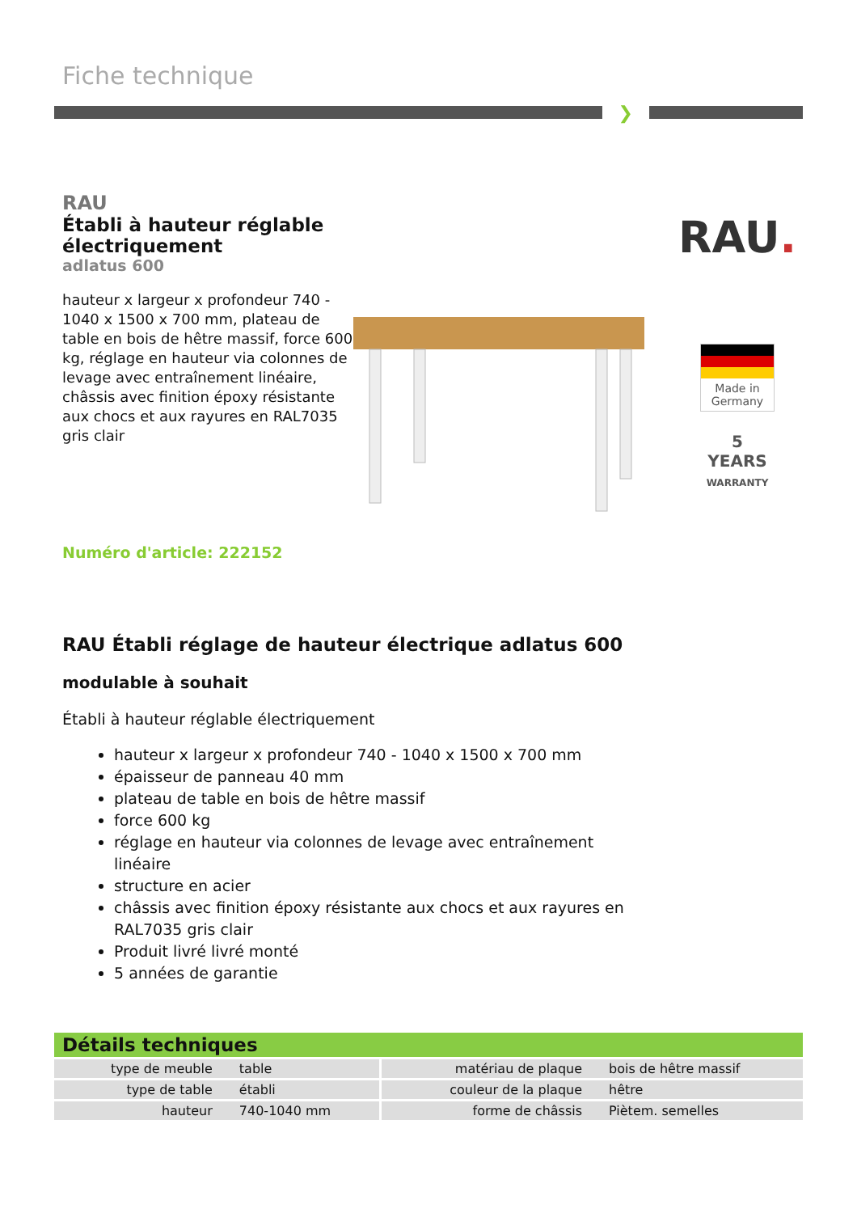Fiche technique
❯
RAU
Établi à hauteur réglable électriquement
adlatus 600
hauteur x largeur x profondeur 740 - 1040 x 1500 x 700 mm, plateau de table en bois de hêtre massif, force 600 kg, réglage en hauteur via colonnes de levage avec entraînement linéaire, châssis avec finition époxy résistante aux chocs et aux rayures en RAL7035 gris clair
RAU.
Made in Germany
5
YEARS
WARRANTY
Numéro d'article: 222152
RAU Établi réglage de hauteur électrique adlatus 600
modulable à souhait
Établi à hauteur réglable électriquement
hauteur x largeur x profondeur 740 - 1040 x 1500 x 700 mm
épaisseur de panneau 40 mm
plateau de table en bois de hêtre massif
force 600 kg
réglage en hauteur via colonnes de levage avec entraînement linéaire
structure en acier
châssis avec finition époxy résistante aux chocs et aux rayures en RAL7035 gris clair
Produit livré livré monté
5 années de garantie
Détails techniques
| type de meuble | table | matériau de plaque | bois de hêtre massif |
| type de table | établi | couleur de la plaque | hêtre |
| hauteur | 740-1040 mm | forme de châssis | Piètem. semelles |